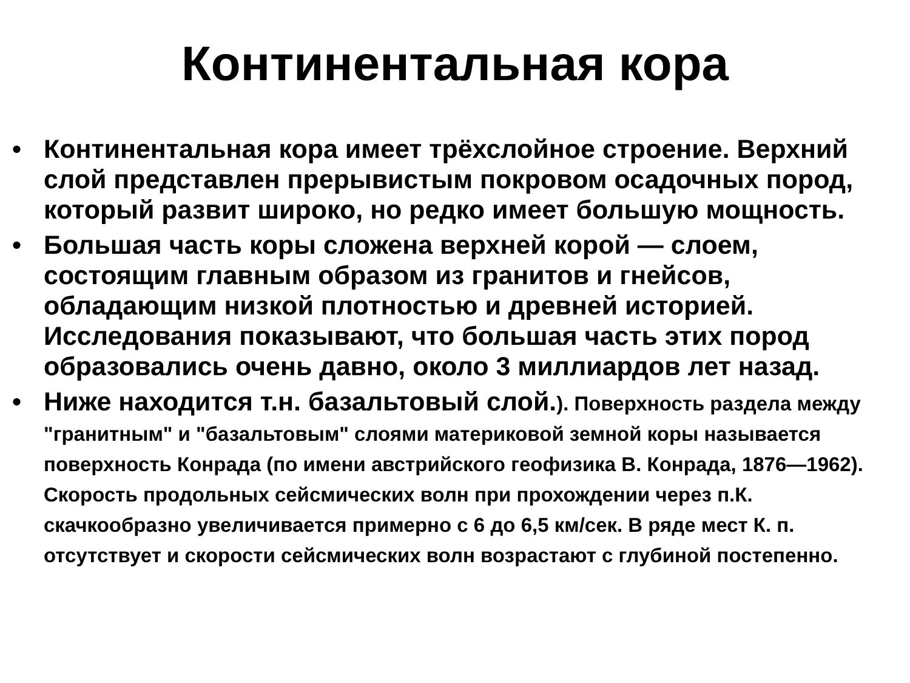Континентальная кора
• Континентальная кора имеет трёхслойное строение. Верхний слой представлен прерывистым покровом осадочных пород, который развит широко, но редко имеет большую мощность.
• Большая часть коры сложена верхней корой — слоем, состоящим главным образом из гранитов и гнейсов, обладающим низкой плотностью и древней историей. Исследования показывают, что большая часть этих пород образовались очень давно, около 3 миллиардов лет назад.
• Ниже находится т.н. базальтовый слой.). Поверхность раздела между "гранитным" и "базальтовым" слоями материковой земной коры называется поверхность Конрада (по имени австрийского геофизика В. Конрада, 1876—1962). Скорость продольных сейсмических волн при прохождении через п.К. скачкообразно увеличивается примерно с 6 до 6,5 км/сек. В ряде мест К. п. отсутствует и скорости сейсмических волн возрастают с глубиной постепенно.